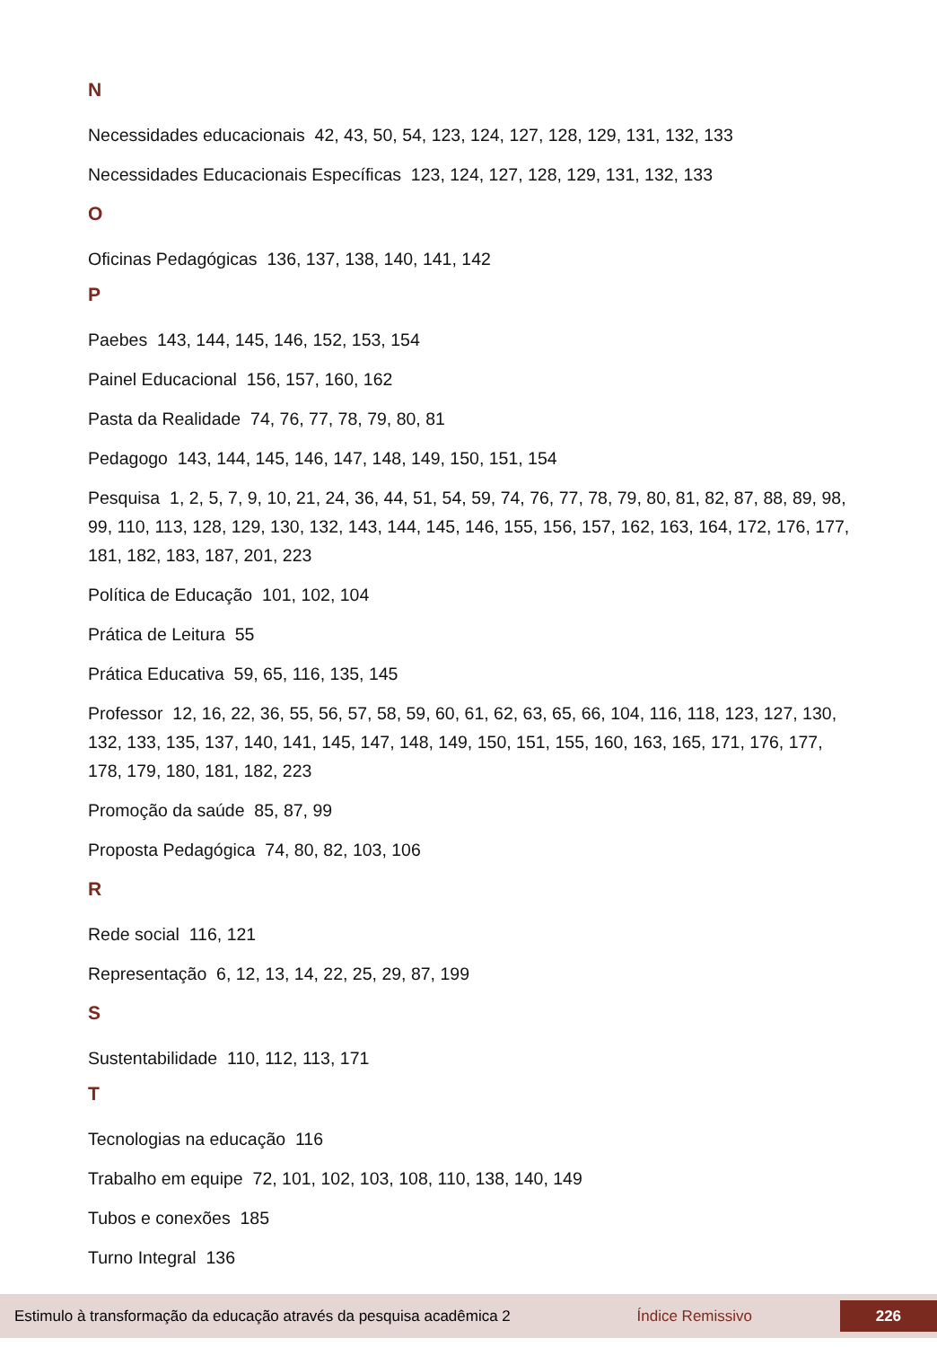N
Necessidades educacionais 42, 43, 50, 54, 123, 124, 127, 128, 129, 131, 132, 133
Necessidades Educacionais Específicas 123, 124, 127, 128, 129, 131, 132, 133
O
Oficinas Pedagógicas 136, 137, 138, 140, 141, 142
P
Paebes 143, 144, 145, 146, 152, 153, 154
Painel Educacional 156, 157, 160, 162
Pasta da Realidade 74, 76, 77, 78, 79, 80, 81
Pedagogo 143, 144, 145, 146, 147, 148, 149, 150, 151, 154
Pesquisa 1, 2, 5, 7, 9, 10, 21, 24, 36, 44, 51, 54, 59, 74, 76, 77, 78, 79, 80, 81, 82, 87, 88, 89, 98, 99, 110, 113, 128, 129, 130, 132, 143, 144, 145, 146, 155, 156, 157, 162, 163, 164, 172, 176, 177, 181, 182, 183, 187, 201, 223
Política de Educação 101, 102, 104
Prática de Leitura 55
Prática Educativa 59, 65, 116, 135, 145
Professor 12, 16, 22, 36, 55, 56, 57, 58, 59, 60, 61, 62, 63, 65, 66, 104, 116, 118, 123, 127, 130, 132, 133, 135, 137, 140, 141, 145, 147, 148, 149, 150, 151, 155, 160, 163, 165, 171, 176, 177, 178, 179, 180, 181, 182, 223
Promoção da saúde 85, 87, 99
Proposta Pedagógica 74, 80, 82, 103, 106
R
Rede social 116, 121
Representação 6, 12, 13, 14, 22, 25, 29, 87, 199
S
Sustentabilidade 110, 112, 113, 171
T
Tecnologias na educação 116
Trabalho em equipe 72, 101, 102, 103, 108, 110, 138, 140, 149
Tubos e conexões 185
Turno Integral 136
Estimulo à transformação da educação através da pesquisa acadêmica 2 Índice Remissivo 226